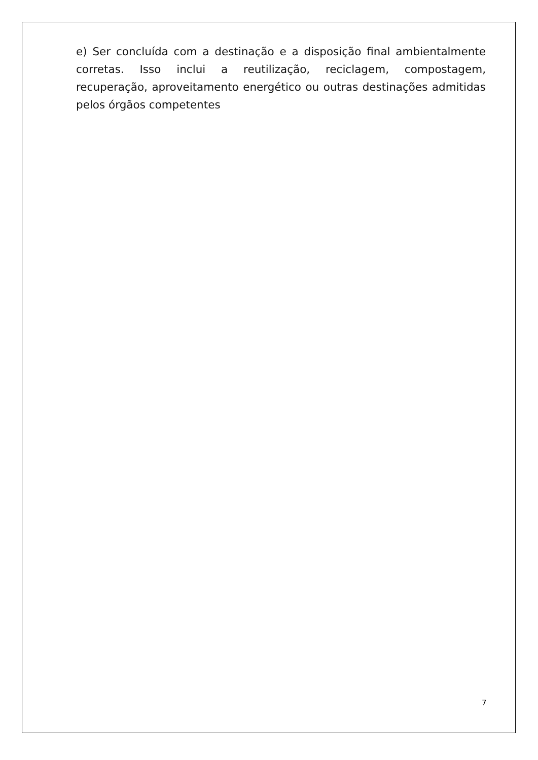e) Ser concluída com a destinação e a disposição final ambientalmente corretas. Isso inclui a reutilização, reciclagem, compostagem, recuperação, aproveitamento energético ou outras destinações admitidas pelos órgãos competentes
7